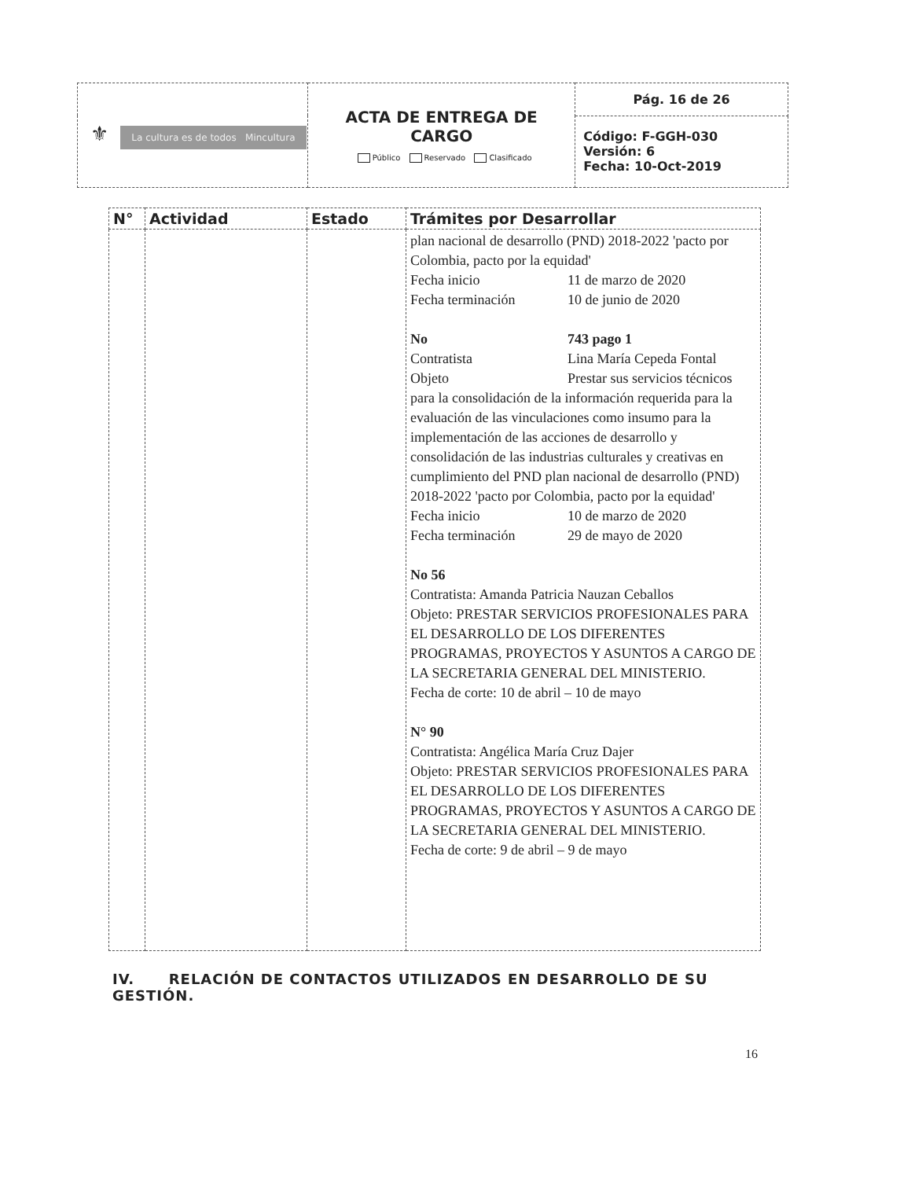| ⚜ La cultura es de todos Mincultura | ACTA DE ENTREGA DE CARGO Público Reservado Clasificado | Pág. 16 de 26 |
| | | Código: F-GGH-030 Versión: 6 Fecha: 10-Oct-2019 |
| N° | Actividad | Estado | Trámites por Desarrollar |
| --- | --- | --- | --- |
| | | | plan nacional de desarrollo (PND) 2018-2022 'pacto por Colombia, pacto por la equidad' Fecha inicio 11 de marzo de 2020 Fecha terminación 10 de junio de 2020 No 743 pago 1 Contratista Lina María Cepeda Fontal Objeto Prestar sus servicios técnicos para la consolidación de la información requerida para la evaluación de las vinculaciones como insumo para la implementación de las acciones de desarrollo y consolidación de las industrias culturales y creativas en cumplimiento del PND plan nacional de desarrollo (PND) 2018-2022 'pacto por Colombia, pacto por la equidad' Fecha inicio 10 de marzo de 2020 Fecha terminación 29 de mayo de 2020 No 56 Contratista: Amanda Patricia Nauzan Ceballos Objeto: PRESTAR SERVICIOS PROFESIONALES PARA EL DESARROLLO DE LOS DIFERENTES PROGRAMAS, PROYECTOS Y ASUNTOS A CARGO DE LA SECRETARIA GENERAL DEL MINISTERIO. Fecha de corte: 10 de abril – 10 de mayo N° 90 Contratista: Angélica María Cruz Dajer Objeto: PRESTAR SERVICIOS PROFESIONALES PARA EL DESARROLLO DE LOS DIFERENTES PROGRAMAS, PROYECTOS Y ASUNTOS A CARGO DE LA SECRETARIA GENERAL DEL MINISTERIO. Fecha de corte: 9 de abril – 9 de mayo |
IV. RELACIÓN DE CONTACTOS UTILIZADOS EN DESARROLLO DE SU GESTIÓN.
16